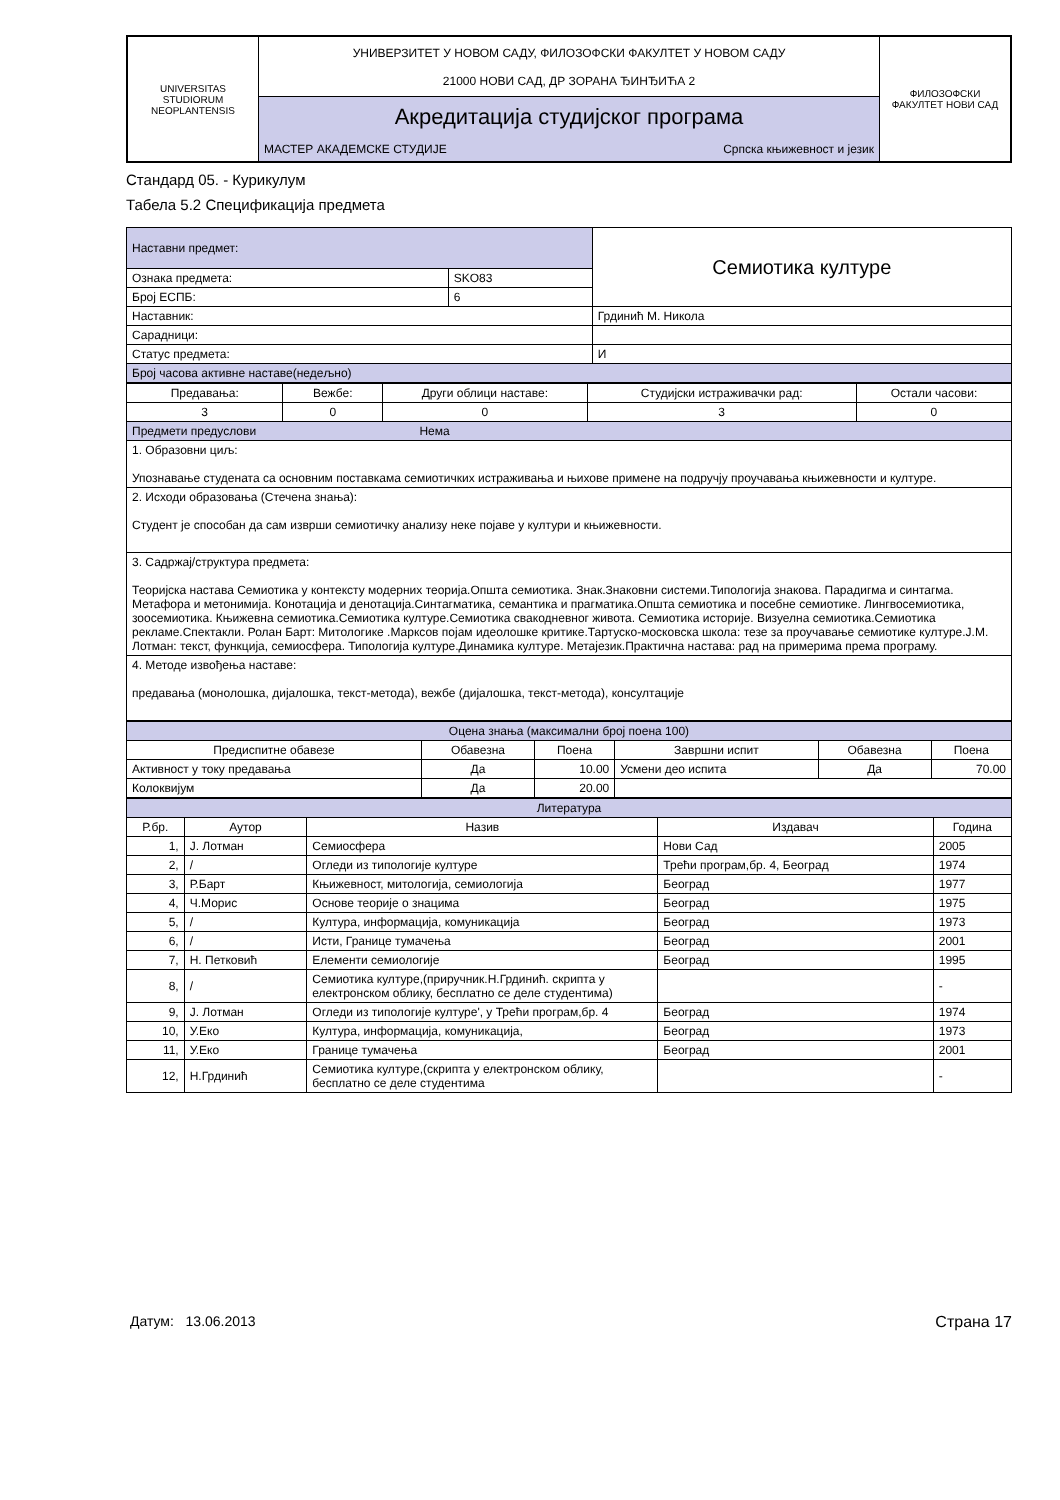| UNIVERSITAS STUDIORUM NEOPLANTENSIS | УНИВЕРЗИТЕТ У НОВОМ САДУ, ФИЛОЗОФСКИ ФАКУЛТЕТ У НОВОМ САДУ 21000 НОВИ САД, ДР ЗОРАНА ЂИНЂИЋА 2 | ФИЛОЗОФСКИ ФАКУЛТЕТ НОВИ САД |
| | Акредитација студијског програма | |
| | МАСТЕР АКАДЕМСКЕ СТУДИЈЕ Српска књижевност и језик | |
Стандард 05. - Курикулум
Табела 5.2 Спецификација предмета
| Наставни предмет: | | Семиотика културе |
| Ознака предмета: | SKO83 | |
| Број ЕСПБ: | 6 | |
| Наставник: | | Грдинић М. Никола |
| Сарадници: | | |
| Статус предмета: | | И |
| Број часова активне наставе(недељно) | | |
| Предавања: | Вежбе: | Други облици наставе: | Студијски истраживачки рад: | Остали часови: |
| 3 | 0 | 0 | 3 | 0 |
| Предмети предуслови Нема | | | | |
| 1. Образовни циљ: Упознавање студената са основним поставкама семиотичких истраживања и њихове примене на подручју проучавања књижевности и културе. | | | | |
| 2. Исходи образовања (Стечена знања): Студент је способан да сам изврши семиотичку анализу неке појаве у култури и књижевности. | | | | |
| 3. Садржај/структура предмета: Теоријска настава Семиотика у контексту модерних теорија.Општа семиотика. Знак.Знаковни системи.Типологија знакова. Парадигма и синтагма. Метафора и метонимија. Конотација и денотација.Синтагматика, семантика и прагматика.Општа семиотика и посебне семиотике. Лингвосемиотика, зоосемиотика. Књижевна семиотика.Семиотика културе.Семиотика свакодневног живота. Семиотика историје. Визуелна семиотика.Семиотика рекламе.Спектакли. Ролан Барт: Митологике .Марксов појам идеолошке критике.Тартуско-московска школа: тезе за проучавање семиотике културе.Ј.М. Лотман: текст, функција, семиосфера. Типологија културе.Динамика културе. Метајезик.Практична настава: рад на примерима према програму. | | | | |
| 4. Методе извођења наставе: предавања (монолошка, дијалошка, текст-метода), вежбе (дијалошка, текст-метода), консултације | | | | |
| Оцена знања (максимални број поена 100) | | | | | |
| Предиспитне обавезе | Обавезна | Поена | Завршни испит | Обавезна | Поена |
| Активност у току предавања | Да | 10.00 | Усмени део испита | Да | 70.00 |
| Колоквијум | Да | 20.00 | | | |
| Литература | | | | |
| Р.бр. | Аутор | Назив | Издавач | Година |
| 1, | Ј. Лотман | Семиосфера | Нови Сад | 2005 |
| 2, | / | Огледи из типологије културе | Трећи програм,бр. 4, Београд | 1974 |
| 3, | Р.Барт | Књижевност, митологија, семиологија | Београд | 1977 |
| 4, | Ч.Морис | Основе теорије о знацима | Београд | 1975 |
| 5, | / | Култура, информација, комуникација | Београд | 1973 |
| 6, | / | Исти, Границе тумачења | Београд | 2001 |
| 7, | Н. Петковић | Елементи семиологије | Београд | 1995 |
| 8, | / | Семиотика културе,(приручник.Н.Грдинић. скрипта у електронском облику, бесплатно се деле студентима) | | - |
| 9, | Ј. Лотман | Огледи из типологије културе', у Трећи програм,бр. 4 | Београд | 1974 |
| 10, | У.Еко | Култура, информација, комуникација, | Београд | 1973 |
| 11, | У.Еко | Границе тумачења | Београд | 2001 |
| 12, | Н.Грдинић | Семиотика културе,(скрипта у електронском облику, бесплатно се деле студентима | | - |
Датум: 13.06.2013 Страна 17